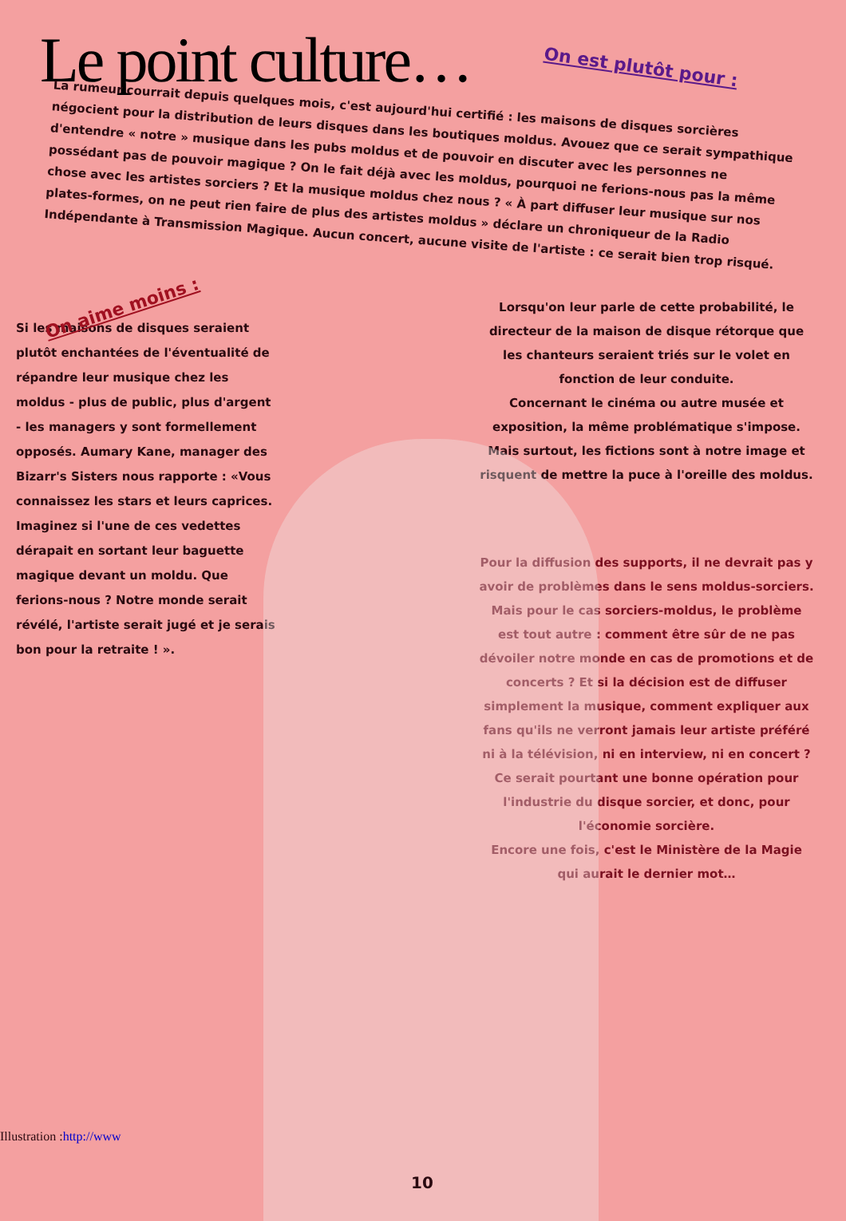Le point culture…
On est plutôt pour :
La rumeur courrait depuis quelques mois, c'est aujourd'hui certifié : les maisons de disques sorcières négocient pour la distribution de leurs disques dans les boutiques moldus. Avouez que ce serait sympathique d'entendre « notre » musique dans les pubs moldus et de pouvoir en discuter avec les personnes ne possédant pas de pouvoir magique ? On le fait déjà avec les moldus, pourquoi ne ferions-nous pas la même chose avec les artistes sorciers ? Et la musique moldus chez nous ? « À part diffuser leur musique sur nos plates-formes, on ne peut rien faire de plus des artistes moldus » déclare un chroniqueur de la Radio Indépendante à Transmission Magique. Aucun concert, aucune visite de l'artiste : ce serait bien trop risqué.
On aime moins :
Si les maisons de disques seraient plutôt enchantées de l'éventualité de répandre leur musique chez les moldus - plus de public, plus d'argent - les managers y sont formellement opposés. Aumary Kane, manager des Bizarr's Sisters nous rapporte : «Vous connaissez les stars et leurs caprices. Imaginez si l'une de ces vedettes dérapait en sortant leur baguette magique devant un moldu. Que ferions-nous ? Notre monde serait révélé, l'artiste serait jugé et je serais bon pour la retraite ! ».
Lorsqu'on leur parle de cette probabilité, le directeur de la maison de disque rétorque que les chanteurs seraient triés sur le volet en fonction de leur conduite.
Concernant le cinéma ou autre musée et exposition, la même problématique s'impose. Mais surtout, les fictions sont à notre image et risquent de mettre la puce à l'oreille des moldus.
Pour la diffusion des supports, il ne devrait pas y avoir de problèmes dans le sens moldus-sorciers. Mais pour le cas sorciers-moldus, le problème est tout autre : comment être sûr de ne pas dévoiler notre monde en cas de promotions et de concerts ? Et si la décision est de diffuser simplement la musique, comment expliquer aux fans qu'ils ne verront jamais leur artiste préféré ni à la télévision, ni en interview, ni en concert ? Ce serait pourtant une bonne opération pour l'industrie du disque sorcier, et donc, pour l'économie sorcière.
Encore une fois, c'est le Ministère de la Magie qui aurait le dernier mot…
Illustration :http://www
10